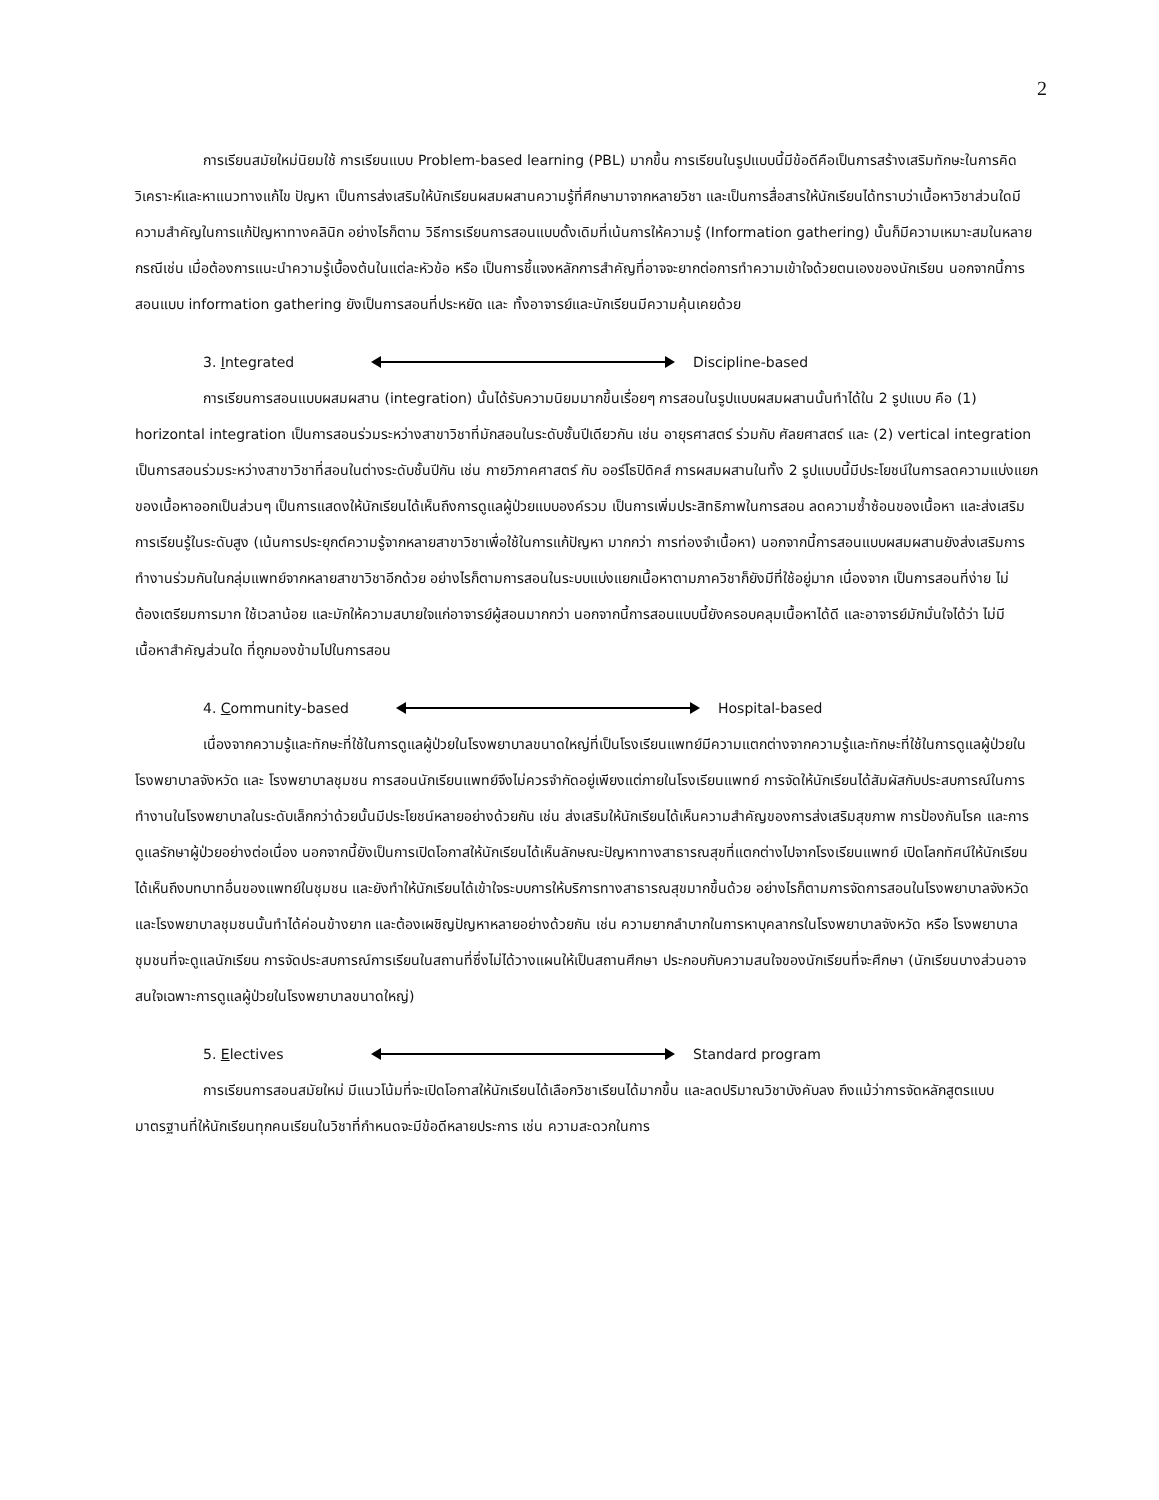2
การเรียนสมัยใหม่นิยมใช้ การเรียนแบบ Problem-based learning (PBL) มากขึ้น การเรียนในรูปแบบนี้มีข้อดีคือเป็นการสร้างเสริมทักษะในการคิดวิเคราะห์และหาแนวทางแก้ไข ปัญหา เป็นการส่งเสริมให้นักเรียนผสมผสานความรู้ที่ศึกษามาจากหลายวิชา และเป็นการสื่อสารให้นักเรียนได้ทราบว่าเนื้อหาวิชาส่วนใดมีความสำคัญในการแก้ปัญหาทางคลินิก อย่างไรก็ตาม วิธีการเรียนการสอนแบบดั้งเดิมที่เน้นการให้ความรู้ (Information gathering) นั้นก็มีความเหมาะสมในหลายกรณีเช่น เมื่อต้องการแนะนำความรู้เบื้องต้นในแต่ละหัวข้อ หรือ เป็นการชี้แจงหลักการสำคัญที่อาจจะยากต่อการทำความเข้าใจด้วยตนเองของนักเรียน นอกจากนี้การสอนแบบ information gathering ยังเป็นการสอนที่ประหยัด และ ทั้งอาจารย์และนักเรียนมีความคุ้นเคยด้วย
3. Integrated Discipline-based
การเรียนการสอนแบบผสมผสาน (integration) นั้นได้รับความนิยมมากขึ้นเรื่อยๆ การสอนในรูปแบบผสมผสานนั้นทำได้ใน 2 รูปแบบ คือ (1) horizontal integration เป็นการสอนร่วมระหว่างสาขาวิชาที่มักสอนในระดับชั้นปีเดียวกัน เช่น อายุรศาสตร์ ร่วมกับ ศัลยศาสตร์ และ (2) vertical integration เป็นการสอนร่วมระหว่างสาขาวิชาที่สอนในต่างระดับชั้นปีกัน เช่น กายวิภาคศาสตร์ กับ ออร์โธปิดิคส์ การผสมผสานในทั้ง 2 รูปแบบนี้มีประโยชน์ในการลดความแบ่งแยกของเนื้อหาออกเป็นส่วนๆ เป็นการแสดงให้นักเรียนได้เห็นถึงการดูแลผู้ป่วยแบบองค์รวม เป็นการเพิ่มประสิทธิภาพในการสอน ลดความซ้ำซ้อนของเนื้อหา และส่งเสริมการเรียนรู้ในระดับสูง (เน้นการประยุกต์ความรู้จากหลายสาขาวิชาเพื่อใช้ในการแก้ปัญหา มากกว่า การท่องจำเนื้อหา) นอกจากนี้การสอนแบบผสมผสานยังส่งเสริมการทำงานร่วมกันในกลุ่มแพทย์จากหลายสาขาวิชาอีกด้วย อย่างไรก็ตามการสอนในระบบแบ่งแยกเนื้อหาตามภาควิชาก็ยังมีที่ใช้อยู่มาก เนื่องจาก เป็นการสอนที่ง่าย ไม่ต้องเตรียมการมาก ใช้เวลาน้อย และมักให้ความสบายใจแก่อาจารย์ผู้สอนมากกว่า นอกจากนี้การสอนแบบนี้ยังครอบคลุมเนื้อหาได้ดี และอาจารย์มักมั่นใจได้ว่า ไม่มีเนื้อหาสำคัญส่วนใด ที่ถูกมองข้ามไปในการสอน
4. Community-based Hospital-based
เนื่องจากความรู้และทักษะที่ใช้ในการดูแลผู้ป่วยในโรงพยาบาลขนาดใหญ่ที่เป็นโรงเรียนแพทย์มีความแตกต่างจากความรู้และทักษะที่ใช้ในการดูแลผู้ป่วยในโรงพยาบาลจังหวัด และ โรงพยาบาลชุมชน การสอนนักเรียนแพทย์จึงไม่ควรจำกัดอยู่เพียงแต่ภายในโรงเรียนแพทย์ การจัดให้นักเรียนได้สัมผัสกับประสบการณ์ในการทำงานในโรงพยาบาลในระดับเล็กกว่าด้วยนั้นมีประโยชน์หลายอย่างด้วยกัน เช่น ส่งเสริมให้นักเรียนได้เห็นความสำคัญของการส่งเสริมสุขภาพ การป้องกันโรค และการดูแลรักษาผู้ป่วยอย่างต่อเนื่อง นอกจากนี้ยังเป็นการเปิดโอกาสให้นักเรียนได้เห็นลักษณะปัญหาทางสาธารณสุขที่แตกต่างไปจากโรงเรียนแพทย์ เปิดโลกทัศน์ให้นักเรียนได้เห็นถึงบทบาทอื่นของแพทย์ในชุมชน และยังทำให้นักเรียนได้เข้าใจระบบการให้บริการทางสาธารณสุขมากขึ้นด้วย อย่างไรก็ตามการจัดการสอนในโรงพยาบาลจังหวัดและโรงพยาบาลชุมชนนั้นทำได้ค่อนข้างยาก และต้องเผชิญปัญหาหลายอย่างด้วยกัน เช่น ความยากลำบากในการหาบุคลากรในโรงพยาบาลจังหวัด หรือ โรงพยาบาลชุมชนที่จะดูแลนักเรียน การจัดประสบการณ์การเรียนในสถานที่ซึ่งไม่ได้วางแผนให้เป็นสถานศึกษา ประกอบกับความสนใจของนักเรียนที่จะศึกษา (นักเรียนบางส่วนอาจสนใจเฉพาะการดูแลผู้ป่วยในโรงพยาบาลขนาดใหญ่)
5. Electives Standard program
การเรียนการสอนสมัยใหม่ มีแนวโน้มที่จะเปิดโอกาสให้นักเรียนได้เลือกวิชาเรียนได้มากขึ้น และลดปริมาณวิชาบังคับลง ถึงแม้ว่าการจัดหลักสูตรแบบมาตรฐานที่ให้นักเรียนทุกคนเรียนในวิชาที่กำหนดจะมีข้อดีหลายประการ เช่น ความสะดวกในการ